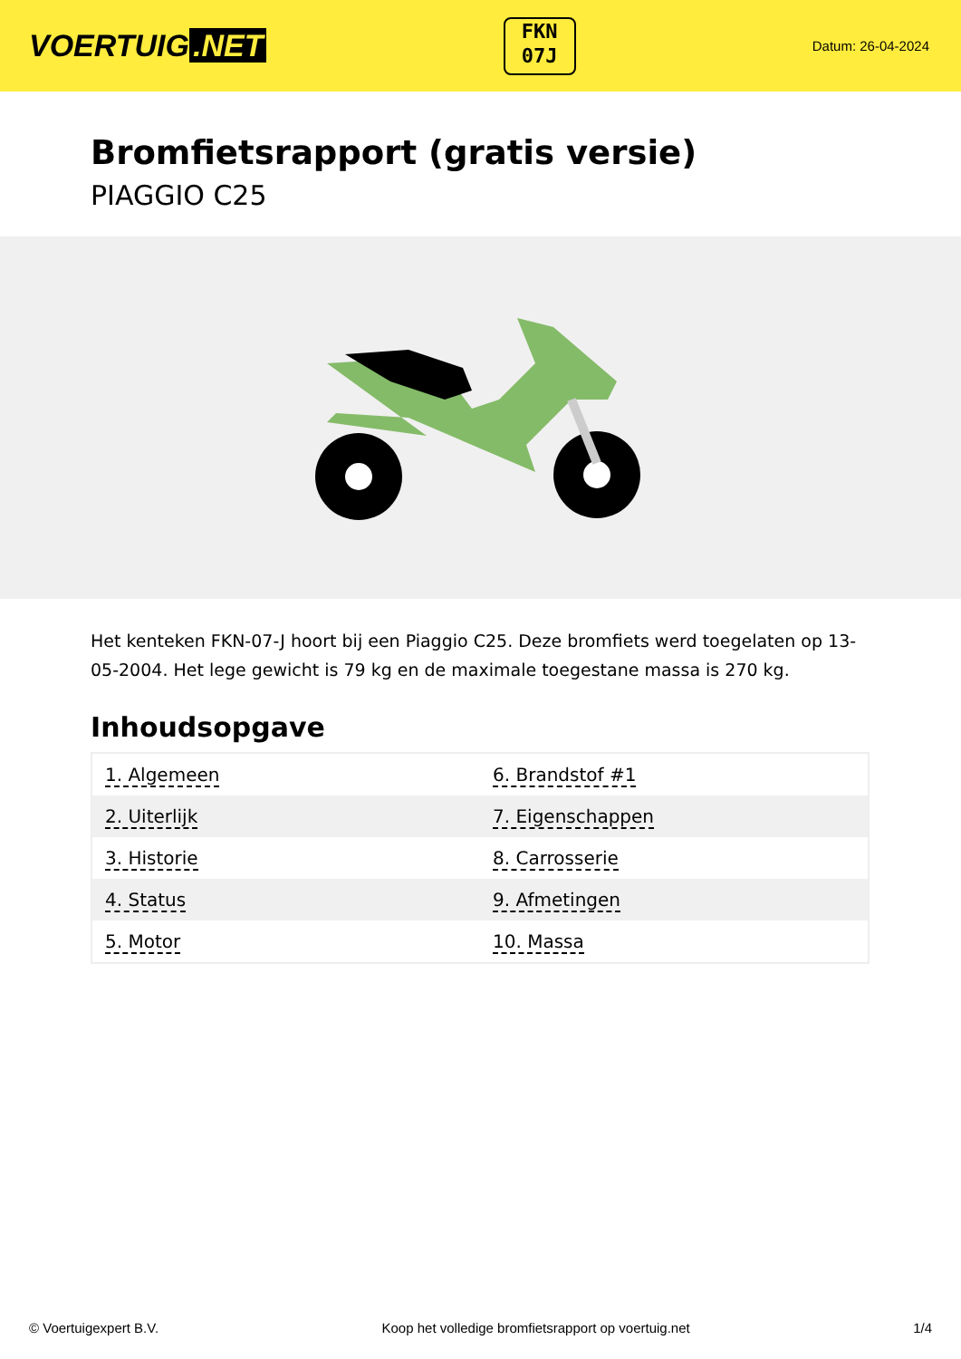VOERTUIG.NET
FKN
07J
Datum: 26-04-2024
Bromfietsrapport (gratis versie)
PIAGGIO C25
Het kenteken FKN-07-J hoort bij een Piaggio C25. Deze bromfiets werd toegelaten op 13-05-2004. Het lege gewicht is 79 kg en de maximale toegestane massa is 270 kg.
Inhoudsopgave
| 1. Algemeen | 6. Brandstof #1 |
| 2. Uiterlijk | 7. Eigenschappen |
| 3. Historie | 8. Carrosserie |
| 4. Status | 9. Afmetingen |
| 5. Motor | 10. Massa |
© Voertuigexpert B.V. Koop het volledige bromfietsrapport op voertuig.net 1/4